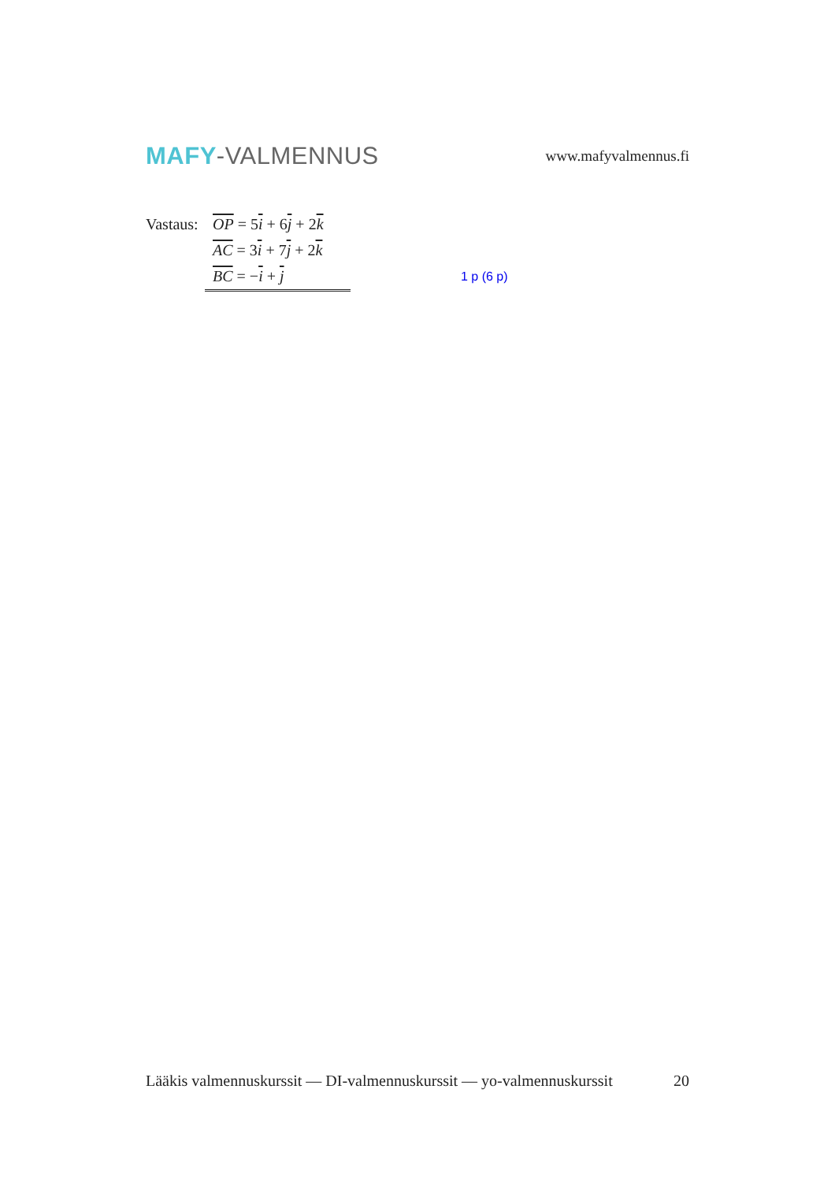MAFY-VALMENNUS
www.mafyvalmennus.fi
Vastaus: OP = 5i + 6j + 2k
AC = 3i + 7j + 2k
BC = −i + j 1 p (6 p)
Lääkis valmennuskurssit — DI-valmennuskurssit — yo-valmennuskurssit 20